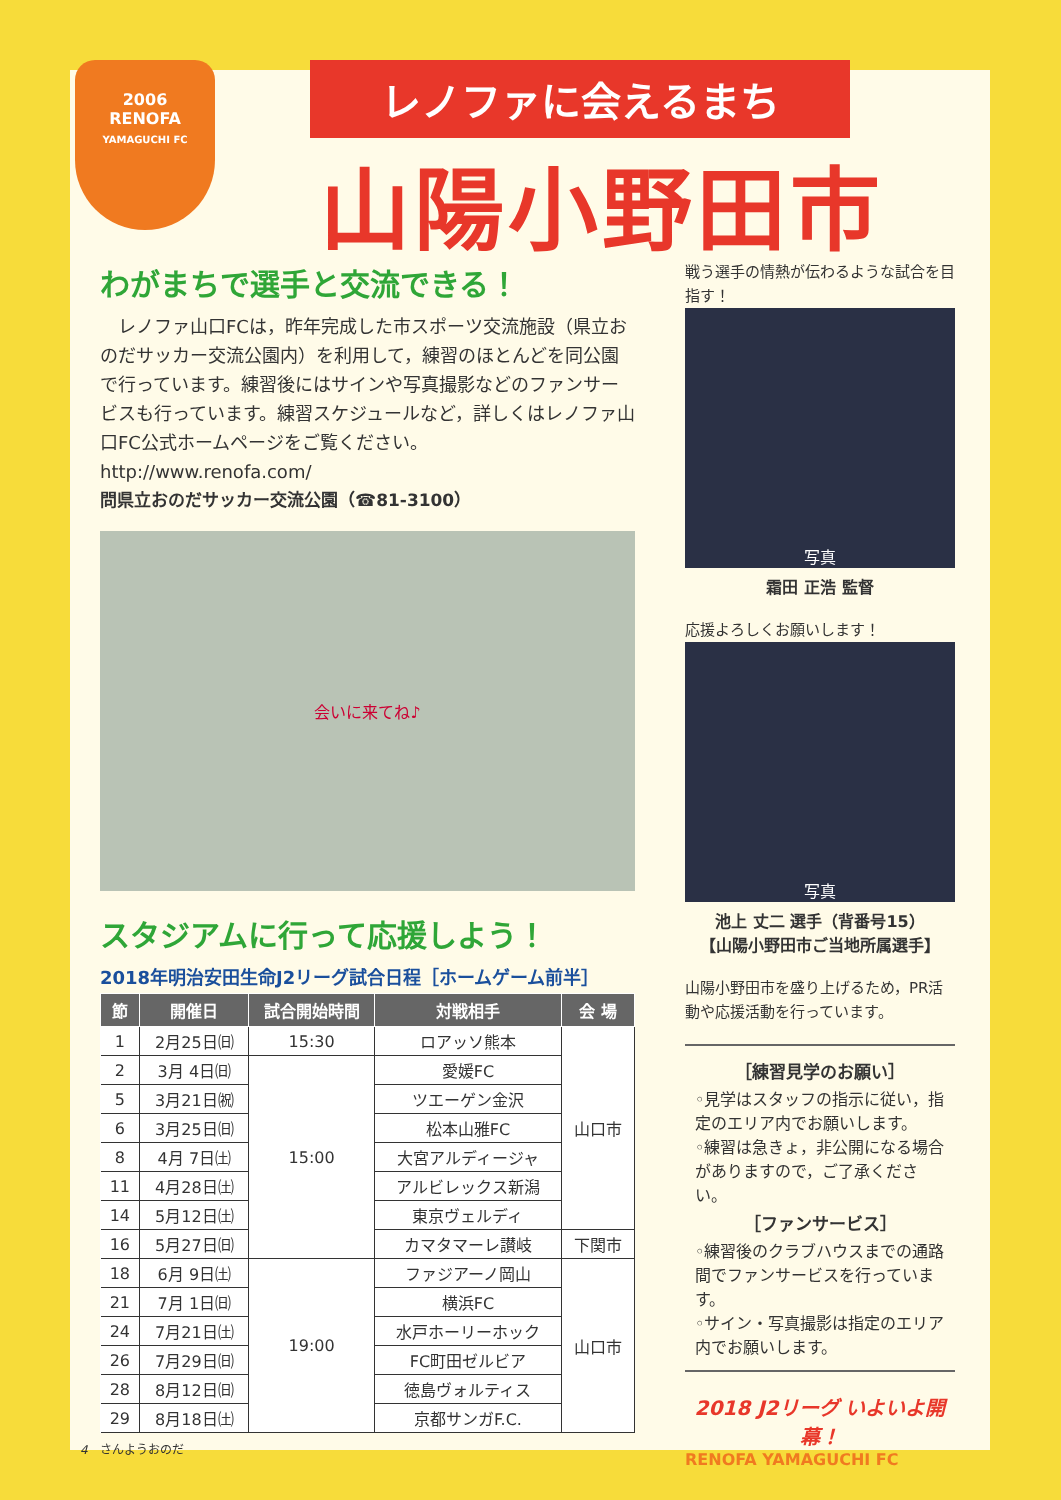2006
RENOFA
YAMAGUCHI FC
レノファに会えるまち
山陽小野田市
わがまちで選手と交流できる！
　レノファ山口FCは，昨年完成した市スポーツ交流施設（県立おのだサッカー交流公園内）を利用して，練習のほとんどを同公園で行っています。練習後にはサインや写真撮影などのファンサービスも行っています。練習スケジュールなど，詳しくはレノファ山口FC公式ホームページをご覧ください。
http://www.renofa.com/
問県立おのだサッカー交流公園（☎81-3100）
会いに来てね♪
スタジアムに行って応援しよう！
2018年明治安田生命J2リーグ試合日程［ホームゲーム前半］
| 節 | 開催日 | 試合開始時間 | 対戦相手 | 会 場 |
| --- | --- | --- | --- | --- |
| 1 | 2月25日㈰ | 15:30 | ロアッソ熊本 | 山口市 |
| 2 | 3月 4日㈰ | 15:00 | 愛媛FC | |
| 5 | 3月21日㈷ | | ツエーゲン金沢 | |
| 6 | 3月25日㈰ | | 松本山雅FC | |
| 8 | 4月 7日㈯ | | 大宮アルディージャ | |
| 11 | 4月28日㈯ | | アルビレックス新潟 | |
| 14 | 5月12日㈯ | | 東京ヴェルディ | |
| 16 | 5月27日㈰ | | カマタマーレ讃岐 | 下関市 |
| 18 | 6月 9日㈯ | 19:00 | ファジアーノ岡山 | 山口市 |
| 21 | 7月 1日㈰ | | 横浜FC | |
| 24 | 7月21日㈯ | | 水戸ホーリーホック | |
| 26 | 7月29日㈰ | | FC町田ゼルビア | |
| 28 | 8月12日㈰ | | 徳島ヴォルティス | |
| 29 | 8月18日㈯ | | 京都サンガF.C. | |
戦う選手の情熱が伝わるような試合を目指す！
写真
霜田 正浩 監督
応援よろしくお願いします！
写真
池上 丈二 選手（背番号15）
【山陽小野田市ご当地所属選手】
山陽小野田市を盛り上げるため，PR活動や応援活動を行っています。
［練習見学のお願い］
◦見学はスタッフの指示に従い，指定のエリア内でお願いします。
◦練習は急きょ，非公開になる場合がありますので，ご了承ください。
［ファンサービス］
◦練習後のクラブハウスまでの通路間でファンサービスを行っています。
◦サイン・写真撮影は指定のエリア内でお願いします。
2018 J2リーグ いよいよ開幕！
RENOFA YAMAGUCHI FC
4　さんようおのだ